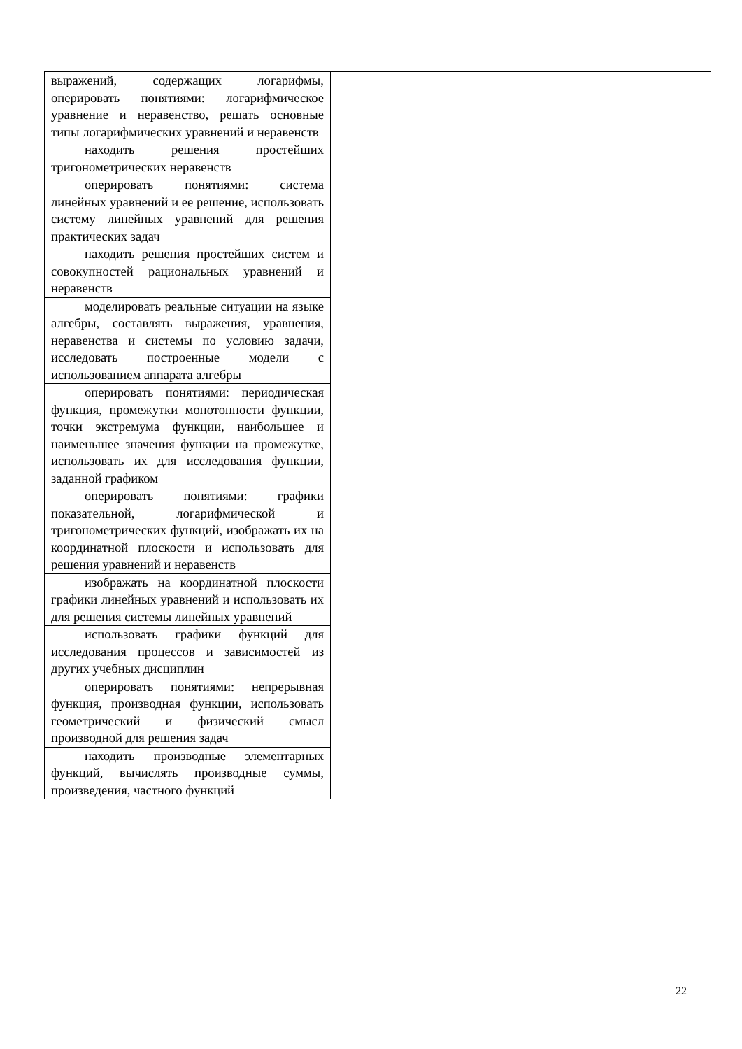| выражений, содержащих логарифмы, оперировать понятиями: логарифмическое уравнение и неравенство, решать основные типы логарифмических уравнений и неравенств | | |
| находить решения простейших тригонометрических неравенств | | |
| оперировать понятиями: система линейных уравнений и ее решение, использовать систему линейных уравнений для решения практических задач | | |
| находить решения простейших систем и совокупностей рациональных уравнений и неравенств | | |
| моделировать реальные ситуации на языке алгебры, составлять выражения, уравнения, неравенства и системы по условию задачи, исследовать построенные модели с использованием аппарата алгебры | | |
| оперировать понятиями: периодическая функция, промежутки монотонности функции, точки экстремума функции, наибольшее и наименьшее значения функции на промежутке, использовать их для исследования функции, заданной графиком | | |
| оперировать понятиями: графики показательной, логарифмической и тригонометрических функций, изображать их на координатной плоскости и использовать для решения уравнений и неравенств | | |
| изображать на координатной плоскости графики линейных уравнений и использовать их для решения системы линейных уравнений | | |
| использовать графики функций для исследования процессов и зависимостей из других учебных дисциплин | | |
| оперировать понятиями: непрерывная функция, производная функции, использовать геометрический и физический смысл производной для решения задач | | |
| находить производные элементарных функций, вычислять производные суммы, произведения, частного функций | | |
22